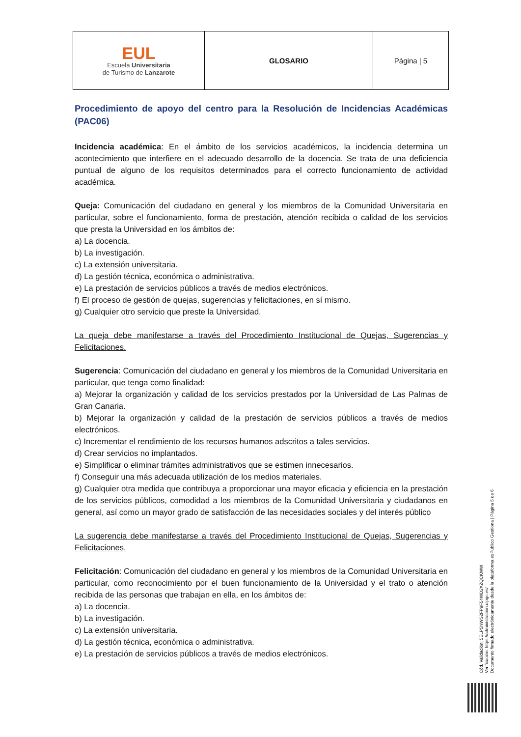| EUL Escuela Universitaria de Turismo de Lanzarote | GLOSARIO | Página / 5 |
Procedimiento de apoyo del centro para la Resolución de Incidencias Académicas (PAC06)
Incidencia académica: En el ámbito de los servicios académicos, la incidencia determina un acontecimiento que interfiere en el adecuado desarrollo de la docencia. Se trata de una deficiencia puntual de alguno de los requisitos determinados para el correcto funcionamiento de actividad académica.
Queja: Comunicación del ciudadano en general y los miembros de la Comunidad Universitaria en particular, sobre el funcionamiento, forma de prestación, atención recibida o calidad de los servicios que presta la Universidad en los ámbitos de:
a) La docencia.
b) La investigación.
c) La extensión universitaria.
d) La gestión técnica, económica o administrativa.
e) La prestación de servicios públicos a través de medios electrónicos.
f) El proceso de gestión de quejas, sugerencias y felicitaciones, en sí mismo.
g) Cualquier otro servicio que preste la Universidad.
La queja debe manifestarse a través del Procedimiento Institucional de Quejas, Sugerencias y Felicitaciones.
Sugerencia: Comunicación del ciudadano en general y los miembros de la Comunidad Universitaria en particular, que tenga como finalidad:
a) Mejorar la organización y calidad de los servicios prestados por la Universidad de Las Palmas de Gran Canaria.
b) Mejorar la organización y calidad de la prestación de servicios públicos a través de medios electrónicos.
c) Incrementar el rendimiento de los recursos humanos adscritos a tales servicios.
d) Crear servicios no implantados.
e) Simplificar o eliminar trámites administrativos que se estimen innecesarios.
f) Conseguir una más adecuada utilización de los medios materiales.
g) Cualquier otra medida que contribuya a proporcionar una mayor eficacia y eficiencia en la prestación de los servicios públicos, comodidad a los miembros de la Comunidad Universitaria y ciudadanos en general, así como un mayor grado de satisfacción de las necesidades sociales y del interés público
La sugerencia debe manifestarse a través del Procedimiento Institucional de Quejas, Sugerencias y Felicitaciones.
Felicitación: Comunicación del ciudadano en general y los miembros de la Comunidad Universitaria en particular, como reconocimiento por el buen funcionamiento de la Universidad y el trato o atención recibida de las personas que trabajan en ella, en los ámbitos de:
a) La docencia.
b) La investigación.
c) La extensión universitaria.
d) La gestión técnica, económica o administrativa.
e) La prestación de servicios públicos a través de medios electrónicos.
Cód. Validación: 5ELP5NWS2FP9F54WD2XZQCKWW
Verificación: https://administracion.ulpgc.es/
Documento firmado electrónicamente desde la plataforma esPublico Gestiona | Página 5 de 6